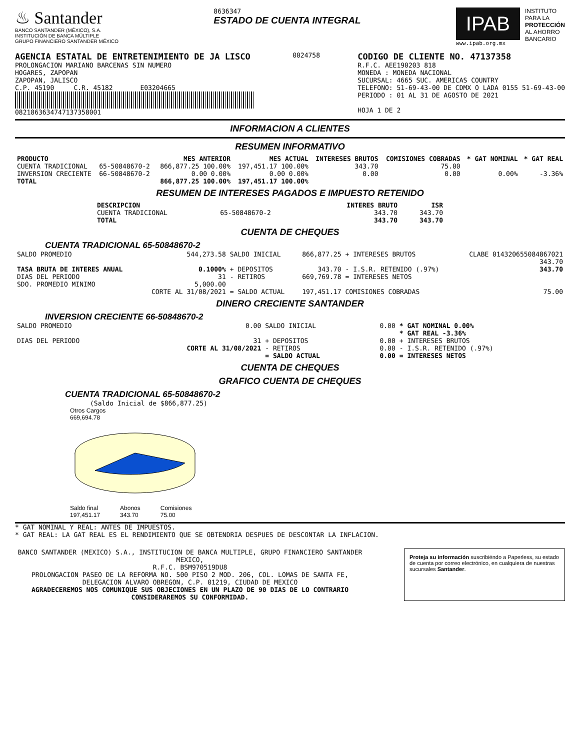♨ Santander
BANCO SANTANDER (MÉXICO), S.A.
INSTITUCIÓN DE BANCA MÚLTIPLE
GRUPO FINANCIERO SANTANDER MÉXICO
8636347
ESTADO DE CUENTA INTEGRAL
IPAB
www.ipab.org.mx
INSTITUTO
PARA LA
PROTECCIÓN
AL AHORRO
BANCARIO
AGENCIA ESTATAL DE ENTRETENIMIENTO DE JA LISCO
PROLONGACION MARIANO BARCENAS SIN NUMERO
HOGARES, ZAPOPAN
ZAPOPAN, JALISCO
C.P. 45190 C.R. 45182 E03204665
0821863634747137358001
0024758
CODIGO DE CLIENTE NO. 47137358
R.F.C. AEE190203 818
MONEDA : MONEDA NACIONAL
SUCURSAL: 4665 SUC. AMERICAS COUNTRY
TELEFONO: 51-69-43-00 DE CDMX O LADA 0155 51-69-43-00
PERIODO : 01 AL 31 DE AGOSTO DE 2021
HOJA 1 DE 2
INFORMACION A CLIENTES
RESUMEN INFORMATIVO
| PRODUCTO | | MES ANTERIOR | MES ACTUAL | INTERESES BRUTOS | COMISIONES COBRADAS | * GAT NOMINAL | * GAT REAL |
| --- | --- | --- | --- | --- | --- | --- | --- |
| CUENTA TRADICIONAL | 65-50848670-2 | 866,877.25 100.00% | 197,451.17 100.00% | 343.70 | 75.00 | | |
| INVERSION CRECIENTE | 66-50848670-2 | 0.00 0.00% | 0.00 0.00% | 0.00 | 0.00 | 0.00% | -3.36% |
| TOTAL | | 866,877.25 100.00% | 197,451.17 100.00% | | | | |
RESUMEN DE INTERESES PAGADOS E IMPUESTO RETENIDO
| DESCRIPCION | | INTERES BRUTO | ISR |
| --- | --- | --- | --- |
| CUENTA TRADICIONAL | 65-50848670-2 | 343.70 | 343.70 |
| TOTAL | | 343.70 | 343.70 |
CUENTA DE CHEQUES
CUENTA TRADICIONAL 65-50848670-2
| SALDO PROMEDIO | 544,273.58 | SALDO INICIAL | 866,877.25 | + INTERESES BRUTOS | CLABE 014320655084867021 343.70 |
| TASA BRUTA DE INTERES ANUAL | 0.1000% | + DEPOSITOS | 343.70 | - I.S.R. RETENIDO (.97%) | 343.70 |
| DIAS DEL PERIODO | 31 | - RETIROS | 669,769.78 | = INTERESES NETOS | |
| SDO. PROMEDIO MINIMO | 5,000.00 CORTE AL 31/08/2021 | = SALDO ACTUAL | 197,451.17 | COMISIONES COBRADAS | 75.00 |
DINERO CRECIENTE SANTANDER
INVERSION CRECIENTE 66-50848670-2
| SALDO PROMEDIO | 0.00 | SALDO INICIAL | 0.00 | * GAT NOMINAL 0.00% * GAT REAL -3.36% |
| DIAS DEL PERIODO | 31 CORTE AL 31/08/2021 | + DEPOSITOS - RETIROS = SALDO ACTUAL | 0.00 0.00 0.00 | + INTERESES BRUTOS - I.S.R. RETENIDO (.97%) = INTERESES NETOS |
CUENTA DE CHEQUES
GRAFICO CUENTA DE CHEQUES
CUENTA TRADICIONAL 65-50848670-2
(Saldo Inicial de $866,877.25)
Otros Cargos
669,694.78
Saldo final
197,451.17
Abonos
343.70
Comisiones
75.00
* GAT NOMINAL Y REAL: ANTES DE IMPUESTOS.
* GAT REAL: LA GAT REAL ES EL RENDIMIENTO QUE SE OBTENDRIA DESPUES DE DESCONTAR LA INFLACION.
BANCO SANTANDER (MEXICO) S.A., INSTITUCION DE BANCA MULTIPLE, GRUPO FINANCIERO SANTANDER MEXICO,
R.F.C. BSM970519DU8
PROLONGACION PASEO DE LA REFORMA NO. 500 PISO 2 MOD. 206, COL. LOMAS DE SANTA FE,
DELEGACION ALVARO OBREGON, C.P. 01219, CIUDAD DE MEXICO
AGRADECEREMOS NOS COMUNIQUE SUS OBJECIONES EN UN PLAZO DE 90 DIAS DE LO CONTRARIO CONSIDERAREMOS SU CONFORMIDAD.
Proteja su información suscribiéndo a Paperless, su estado de cuenta por correo electrónico, en cualquiera de nuestras sucursales Santander.